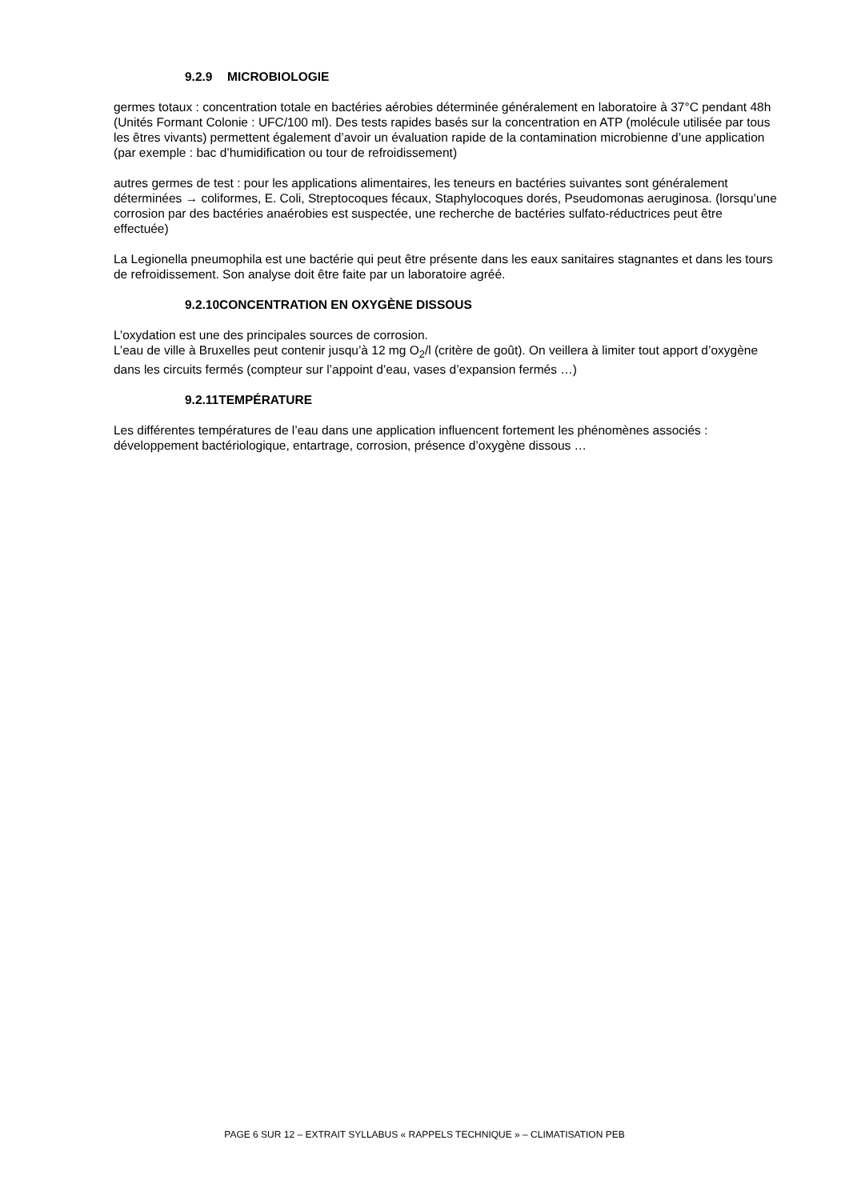9.2.9 MICROBIOLOGIE
germes totaux : concentration totale en bactéries aérobies déterminée généralement en laboratoire à 37°C pendant 48h (Unités Formant Colonie : UFC/100 ml). Des tests rapides basés sur la concentration en ATP (molécule utilisée par tous les êtres vivants) permettent également d’avoir un évaluation rapide de la contamination microbienne d’une application (par exemple : bac d’humidification ou tour de refroidissement)
autres germes de test : pour les applications alimentaires, les teneurs en bactéries suivantes sont généralement déterminées → coliformes, E. Coli, Streptocoques fécaux, Staphylocoques dorés, Pseudomonas aeruginosa. (lorsqu’une corrosion par des bactéries anaérobies est suspectée, une recherche de bactéries sulfato-réductrices peut être effectuée)
La Legionella pneumophila est une bactérie qui peut être présente dans les eaux sanitaires stagnantes et dans les tours de refroidissement. Son analyse doit être faite par un laboratoire agréé.
9.2.10CONCENTRATION EN OXYGÈNE DISSOUS
L’oxydation est une des principales sources de corrosion.
L’eau de ville à Bruxelles peut contenir jusqu’à 12 mg O<sub>2</sub>/l (critère de goût). On veillera à limiter tout apport d’oxygène dans les circuits fermés (compteur sur l’appoint d’eau, vases d’expansion fermés …)
9.2.11TEMPÉRATURE
Les différentes températures de l’eau dans une application influencent fortement les phénomènes associés : développement bactériologique, entartrage, corrosion, présence d’oxygène dissous …
PAGE 6 SUR 12 – EXTRAIT SYLLABUS « RAPPELS TECHNIQUE » – CLIMATISATION PEB